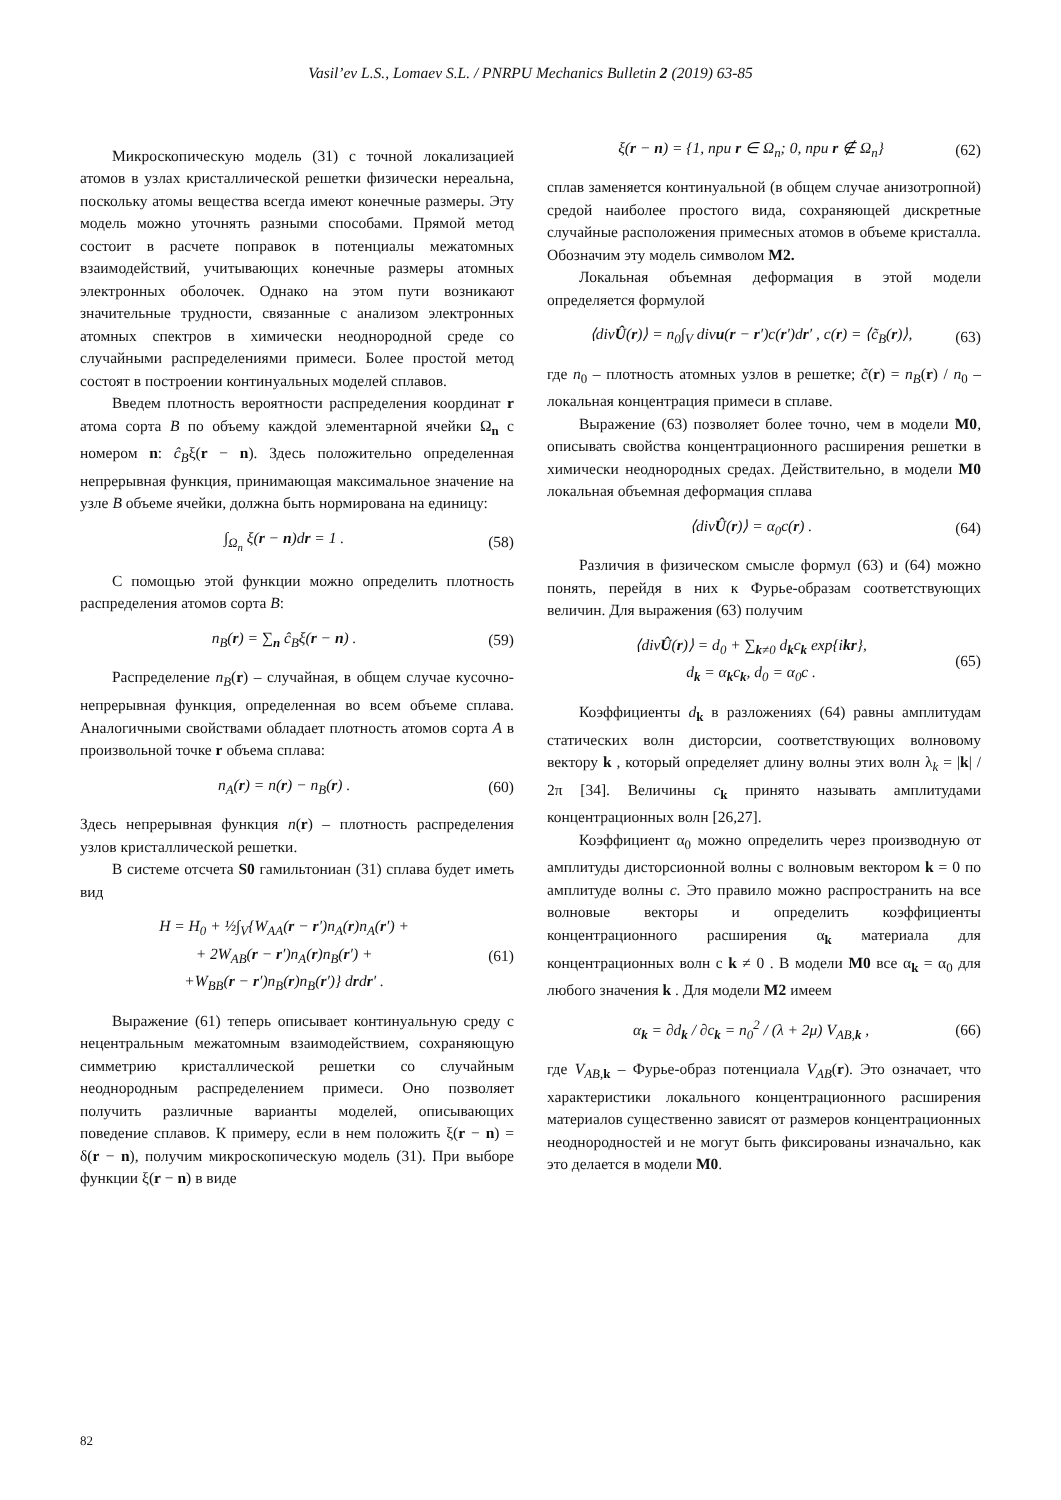Vasil’ev L.S., Lomaev S.L. / PNRPU Mechanics Bulletin 2 (2019) 63-85
Микроскопическую модель (31) с точной локализацией атомов в узлах кристаллической решетки физически нереальна, поскольку атомы вещества всегда имеют конечные размеры. Эту модель можно уточнять разными способами. Прямой метод состоит в расчете поправок в потенциалы межатомных взаимодействий, учитывающих конечные размеры атомных электронных оболочек. Однако на этом пути возникают значительные трудности, связанные с анализом электронных атомных спектров в химически неоднородной среде со случайными распределениями примеси. Более простой метод состоят в построении континуальных моделей сплавов.
Введем плотность вероятности распределения координат r атома сорта B по объему каждой элементарной ячейки Ω<sub>n</sub> с номером n: ĉ<sub>B</sub>ξ(r − n). Здесь положительно определенная непрерывная функция, принимающая максимальное значение на узле B объеме ячейки, должна быть нормирована на единицу:
∫<sub>Ω<sub>n</sub></sub> ξ(r − n)dr = 1 . (58)
С помощью этой функции можно определить плотность распределения атомов сорта B:
n<sub>B</sub>(r) = ∑<sub>n</sub> ĉ<sub>B</sub>ξ(r − n) . (59)
Распределение n<sub>B</sub>(r) – случайная, в общем случае кусочно-непрерывная функция, определенная во всем объеме сплава. Аналогичными свойствами обладает плотность атомов сорта A в произвольной точке r объема сплава:
n<sub>A</sub>(r) = n(r) − n<sub>B</sub>(r) . (60)
Здесь непрерывная функция n(r) – плотность распределения узлов кристаллической решетки.
В системе отсчета S0 гамильтониан (31) сплава будет иметь вид
H = H<sub>0</sub> + ½∫<sub>V</sub>{W<sub>AA</sub>(r − r′)n<sub>A</sub>(r)n<sub>A</sub>(r′) +
+ 2W<sub>AB</sub>(r − r′)n<sub>A</sub>(r)n<sub>B</sub>(r′) +
+W<sub>BB</sub>(r − r′)n<sub>B</sub>(r)n<sub>B</sub>(r′)} drdr′ . (61)
Выражение (61) теперь описывает континуальную среду с нецентральным межатомным взаимодействием, сохраняющую симметрию кристаллической решетки со случайным неоднородным распределением примеси. Оно позволяет получить различные варианты моделей, описывающих поведение сплавов. К примеру, если в нем положить ξ(r − n) = δ(r − n), получим микроскопическую модель (31). При выборе функции ξ(r − n) в виде
ξ(r − n) = {1, при r ∈ Ω<sub>n</sub>; 0, при r ∉ Ω<sub>n</sub>} (62)
сплав заменяется континуальной (в общем случае анизотропной) средой наиболее простого вида, сохраняющей дискретные случайные расположения примесных атомов в объеме кристалла. Обозначим эту модель символом M2.
Локальная объемная деформация в этой модели определяется формулой
⟨divÛ(r)⟩ = n<sub>0</sub>∫<sub>V</sub> divu(r − r′)c(r′)dr′ , c(r) = ⟨c̃<sub>B</sub>(r)⟩, (63)
где n<sub>0</sub> – плотность атомных узлов в решетке; c̃(r) = n<sub>B</sub>(r) / n<sub>0</sub> – локальная концентрация примеси в сплаве.
Выражение (63) позволяет более точно, чем в модели M0, описывать свойства концентрационного расширения решетки в химически неоднородных средах. Действительно, в модели M0 локальная объемная деформация сплава
⟨divÛ(r)⟩ = α<sub>0</sub>c(r) . (64)
Различия в физическом смысле формул (63) и (64) можно понять, перейдя в них к Фурье-образам соответствующих величин. Для выражения (63) получим
⟨divÛ(r)⟩ = d<sub>0</sub> + ∑<sub>k≠0</sub> d<sub>k</sub>c<sub>k</sub> exp{ikr},
d<sub>k</sub> = α<sub>k</sub>c<sub>k</sub>, d<sub>0</sub> = α<sub>0</sub>c . (65)
Коэффициенты d<sub>k</sub> в разложениях (64) равны амплитудам статических волн дисторсии, соответствующих волновому вектору k , который определяет длину волны этих волн λ<sub>k</sub> = |k| / 2π [34]. Величины c<sub>k</sub> принято называть амплитудами концентрационных волн [26,27].
Коэффициент α<sub>0</sub> можно определить через производную от амплитуды дисторсионной волны с волновым вектором k = 0 по амплитуде волны c. Это правило можно распространить на все волновые векторы и определить коэффициенты концентрационного расширения α<sub>k</sub> материала для концентрационных волн с k ≠ 0 . В модели M0 все α<sub>k</sub> = α<sub>0</sub> для любого значения k . Для модели M2 имеем
α<sub>k</sub> = ∂d<sub>k</sub> / ∂c<sub>k</sub> = n<sub>0</sub><sup>2</sup> / (λ + 2μ) V<sub>AB,k</sub> , (66)
где V<sub>AB,k</sub> – Фурье-образ потенциала V<sub>AB</sub>(r). Это означает, что характеристики локального концентрационного расширения материалов существенно зависят от размеров концентрационных неоднородностей и не могут быть фиксированы изначально, как это делается в модели M0.
82